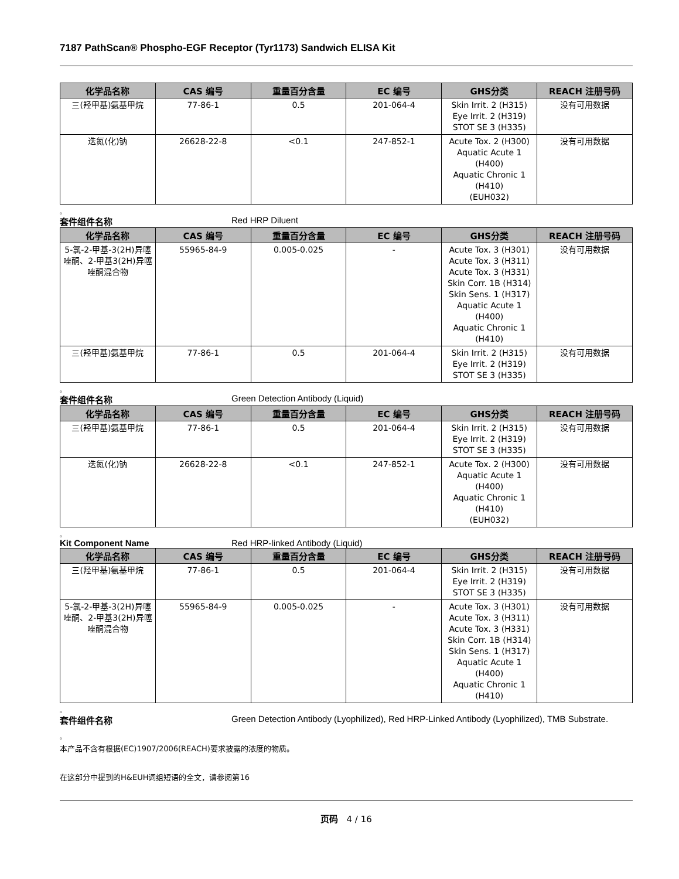7187 PathScan® Phospho-EGF Receptor (Tyr1173) Sandwich ELISA Kit
| 化学品名称 | CAS 编号 | 重量百分含量 | EC 编号 | GHS分类 | REACH 注册号码 |
| --- | --- | --- | --- | --- | --- |
| 三(羟甲基)氨基甲烷 | 77-86-1 | 0.5 | 201-064-4 | Skin Irrit. 2 (H315) Eye Irrit. 2 (H319) STOT SE 3 (H335) | 没有可用数据 |
| 迭氮(化)钠 | 26628-22-8 | <0.1 | 247-852-1 | Acute Tox. 2 (H300) Aquatic Acute 1 (H400) Aquatic Chronic 1 (H410) (EUH032) | 没有可用数据 |
。
套件组件名称 Red HRP Diluent
| 化学品名称 | CAS 编号 | 重量百分含量 | EC 编号 | GHS分类 | REACH 注册号码 |
| --- | --- | --- | --- | --- | --- |
| 5-氯-2-甲基-3(2H)异噻唑酮、2-甲基3(2H)异噻唑酮混合物 | 55965-84-9 | 0.005-0.025 | - | Acute Tox. 3 (H301) Acute Tox. 3 (H311) Acute Tox. 3 (H331) Skin Corr. 1B (H314) Skin Sens. 1 (H317) Aquatic Acute 1 (H400) Aquatic Chronic 1 (H410) | 没有可用数据 |
| 三(羟甲基)氨基甲烷 | 77-86-1 | 0.5 | 201-064-4 | Skin Irrit. 2 (H315) Eye Irrit. 2 (H319) STOT SE 3 (H335) | 没有可用数据 |
。
套件组件名称 Green Detection Antibody (Liquid)
| 化学品名称 | CAS 编号 | 重量百分含量 | EC 编号 | GHS分类 | REACH 注册号码 |
| --- | --- | --- | --- | --- | --- |
| 三(羟甲基)氨基甲烷 | 77-86-1 | 0.5 | 201-064-4 | Skin Irrit. 2 (H315) Eye Irrit. 2 (H319) STOT SE 3 (H335) | 没有可用数据 |
| 迭氮(化)钠 | 26628-22-8 | <0.1 | 247-852-1 | Acute Tox. 2 (H300) Aquatic Acute 1 (H400) Aquatic Chronic 1 (H410) (EUH032) | 没有可用数据 |
。
Kit Component Name Red HRP-linked Antibody (Liquid)
| 化学品名称 | CAS 编号 | 重量百分含量 | EC 编号 | GHS分类 | REACH 注册号码 |
| --- | --- | --- | --- | --- | --- |
| 三(羟甲基)氨基甲烷 | 77-86-1 | 0.5 | 201-064-4 | Skin Irrit. 2 (H315) Eye Irrit. 2 (H319) STOT SE 3 (H335) | 没有可用数据 |
| 5-氯-2-甲基-3(2H)异噻唑酮、2-甲基3(2H)异噻唑酮混合物 | 55965-84-9 | 0.005-0.025 | - | Acute Tox. 3 (H301) Acute Tox. 3 (H311) Acute Tox. 3 (H331) Skin Corr. 1B (H314) Skin Sens. 1 (H317) Aquatic Acute 1 (H400) Aquatic Chronic 1 (H410) | 没有可用数据 |
。
套件组件名称 Green Detection Antibody (Lyophilized), Red HRP-Linked Antibody (Lyophilized), TMB Substrate.
。
本产品不含有根据(EC)1907/2006(REACH)要求披露的浓度的物质。
在这部分中提到的H&EUH词组短语的全文，请参阅第16
页码 4 / 16